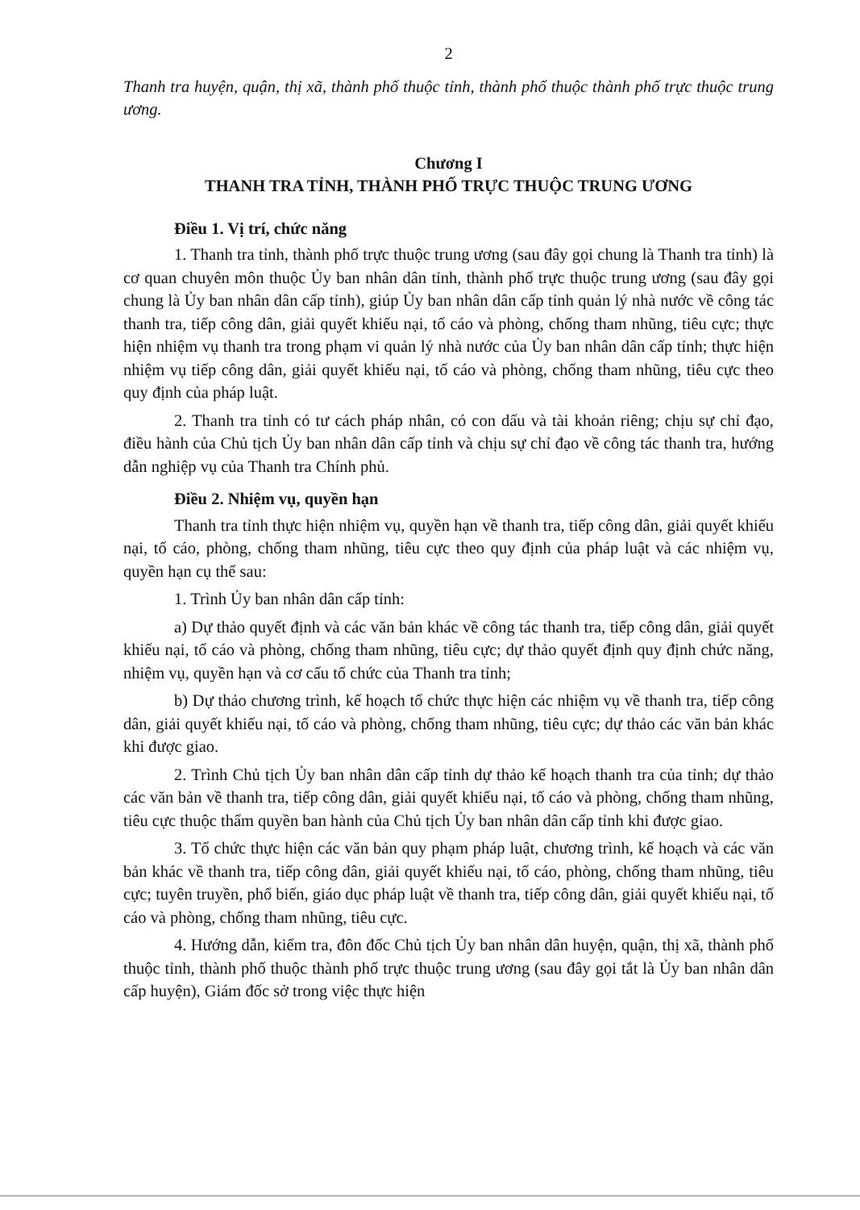2
Thanh tra huyện, quận, thị xã, thành phố thuộc tỉnh, thành phố thuộc thành phố trực thuộc trung ương.
Chương I
THANH TRA TỈNH, THÀNH PHỐ TRỰC THUỘC TRUNG ƯƠNG
Điều 1. Vị trí, chức năng
1. Thanh tra tỉnh, thành phố trực thuộc trung ương (sau đây gọi chung là Thanh tra tỉnh) là cơ quan chuyên môn thuộc Ủy ban nhân dân tỉnh, thành phố trực thuộc trung ương (sau đây gọi chung là Ủy ban nhân dân cấp tỉnh), giúp Ủy ban nhân dân cấp tỉnh quản lý nhà nước về công tác thanh tra, tiếp công dân, giải quyết khiếu nại, tố cáo và phòng, chống tham nhũng, tiêu cực; thực hiện nhiệm vụ thanh tra trong phạm vi quản lý nhà nước của Ủy ban nhân dân cấp tỉnh; thực hiện nhiệm vụ tiếp công dân, giải quyết khiếu nại, tố cáo và phòng, chống tham nhũng, tiêu cực theo quy định của pháp luật.
2. Thanh tra tỉnh có tư cách pháp nhân, có con dấu và tài khoản riêng; chịu sự chỉ đạo, điều hành của Chủ tịch Ủy ban nhân dân cấp tỉnh và chịu sự chỉ đạo về công tác thanh tra, hướng dẫn nghiệp vụ của Thanh tra Chính phủ.
Điều 2. Nhiệm vụ, quyền hạn
Thanh tra tỉnh thực hiện nhiệm vụ, quyền hạn về thanh tra, tiếp công dân, giải quyết khiếu nại, tố cáo, phòng, chống tham nhũng, tiêu cực theo quy định của pháp luật và các nhiệm vụ, quyền hạn cụ thể sau:
1. Trình Ủy ban nhân dân cấp tỉnh:
a) Dự thảo quyết định và các văn bản khác về công tác thanh tra, tiếp công dân, giải quyết khiếu nại, tố cáo và phòng, chống tham nhũng, tiêu cực; dự thảo quyết định quy định chức năng, nhiệm vụ, quyền hạn và cơ cấu tổ chức của Thanh tra tỉnh;
b) Dự thảo chương trình, kế hoạch tổ chức thực hiện các nhiệm vụ về thanh tra, tiếp công dân, giải quyết khiếu nại, tố cáo và phòng, chống tham nhũng, tiêu cực; dự thảo các văn bản khác khi được giao.
2. Trình Chủ tịch Ủy ban nhân dân cấp tỉnh dự thảo kế hoạch thanh tra của tỉnh; dự thảo các văn bản về thanh tra, tiếp công dân, giải quyết khiếu nại, tố cáo và phòng, chống tham nhũng, tiêu cực thuộc thẩm quyền ban hành của Chủ tịch Ủy ban nhân dân cấp tỉnh khi được giao.
3. Tổ chức thực hiện các văn bản quy phạm pháp luật, chương trình, kế hoạch và các văn bản khác về thanh tra, tiếp công dân, giải quyết khiếu nại, tố cáo, phòng, chống tham nhũng, tiêu cực; tuyên truyền, phổ biến, giáo dục pháp luật về thanh tra, tiếp công dân, giải quyết khiếu nại, tố cáo và phòng, chống tham nhũng, tiêu cực.
4. Hướng dẫn, kiểm tra, đôn đốc Chủ tịch Ủy ban nhân dân huyện, quận, thị xã, thành phố thuộc tỉnh, thành phố thuộc thành phố trực thuộc trung ương (sau đây gọi tắt là Ủy ban nhân dân cấp huyện), Giám đốc sở trong việc thực hiện